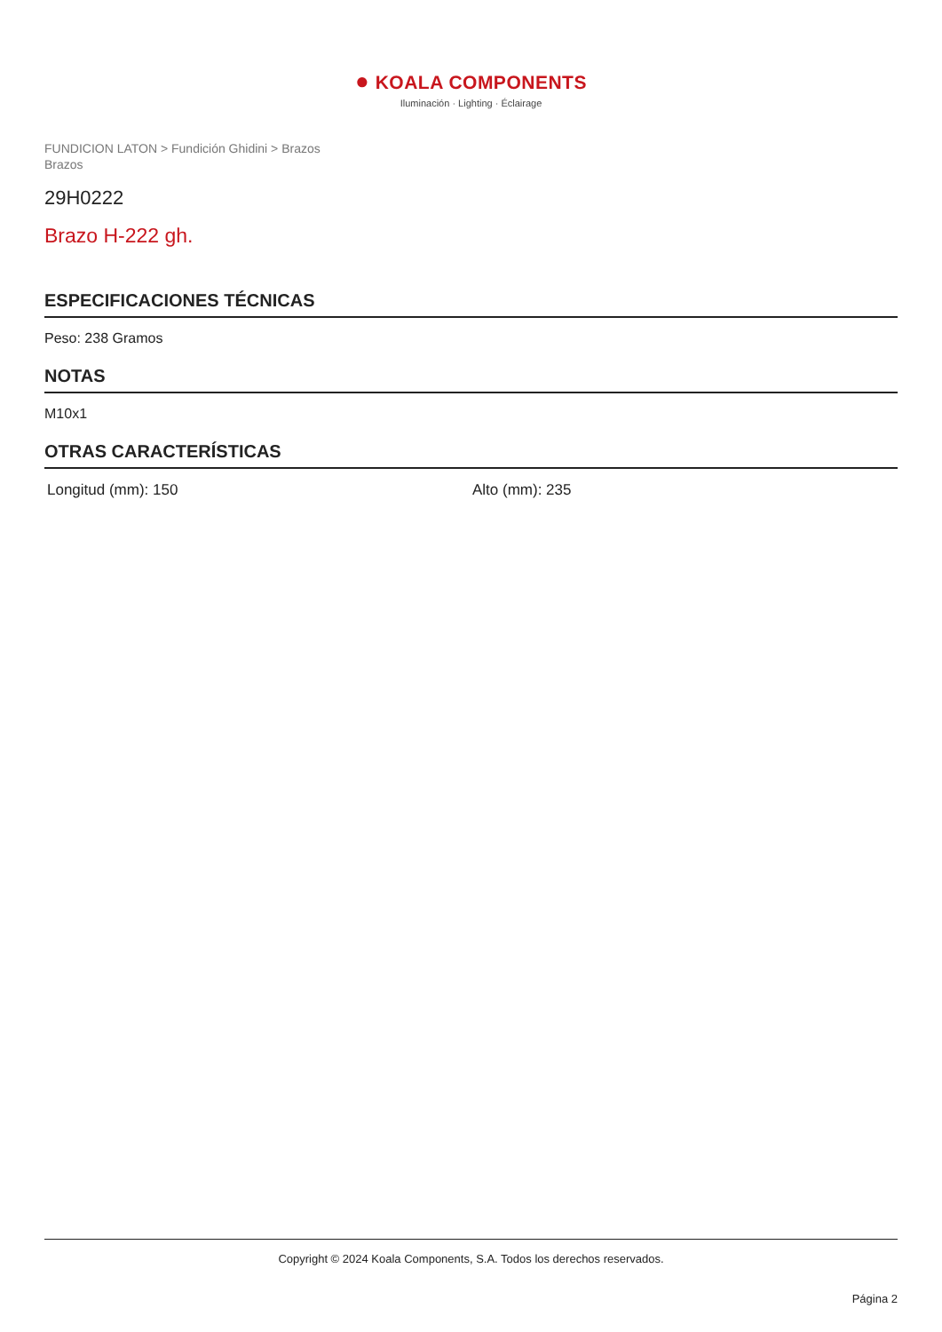● KOALA COMPONENTS
Iluminación · Lighting · Éclairage
FUNDICION LATON > Fundición Ghidini > Brazos
Brazos
29H0222
Brazo H-222 gh.
ESPECIFICACIONES TÉCNICAS
Peso: 238 Gramos
NOTAS
M10x1
OTRAS CARACTERÍSTICAS
Longitud (mm): 150 Alto (mm): 235
Copyright © 2024 Koala Components, S.A. Todos los derechos reservados.
Página 2